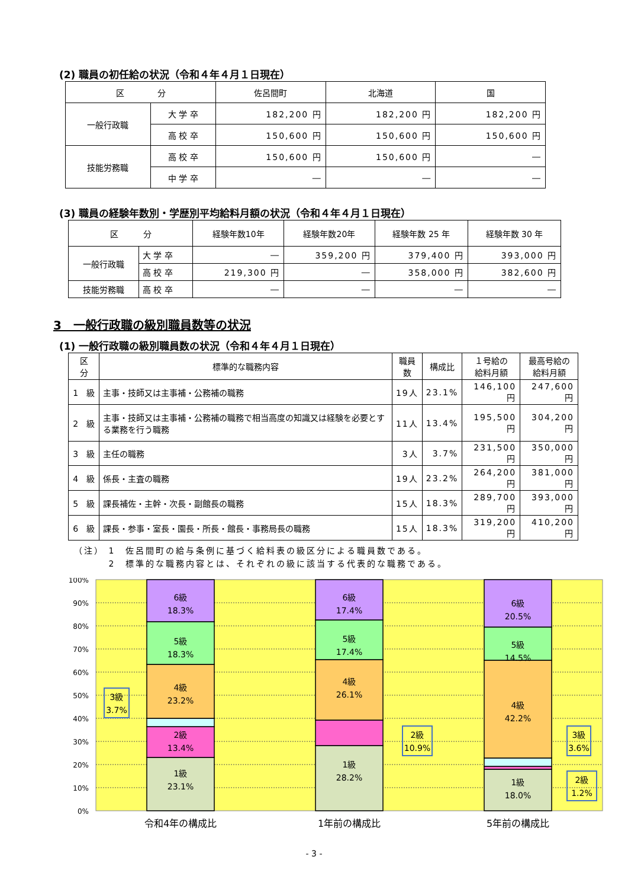(2) 職員の初任給の状況（令和４年４月１日現在）
| 区 分 | | 佐呂間町 | 北海道 | 国 |
| --- | --- | --- | --- | --- |
| 一般行政職 | 大 学 卒 | 182,200 円 | 182,200 円 | 182,200 円 |
| | 高 校 卒 | 150,600 円 | 150,600 円 | 150,600 円 |
| 技能労務職 | 高 校 卒 | 150,600 円 | 150,600 円 | ― |
| | 中 学 卒 | ― | ― | ― |
(3) 職員の経験年数別・学歴別平均給料月額の状況（令和４年４月１日現在）
| 区 分 | | 経験年数10年 | 経験年数20年 | 経験年数 25 年 | 経験年数 30 年 |
| --- | --- | --- | --- | --- | --- |
| 一般行政職 | 大 学 卒 | ― | 359,200 円 | 379,400 円 | 393,000 円 |
| | 高 校 卒 | 219,300 円 | ― | 358,000 円 | 382,600 円 |
| 技能労務職 | 高 校 卒 | ― | ― | ― | ― |
3　一般行政職の級別職員数等の状況
(1) 一般行政職の級別職員数の状況（令和４年４月１日現在）
| 区 分 | 標準的な職務内容 | 職員数 | 構成比 | １号給の 給料月額 | 最高号給の 給料月額 |
| --- | --- | --- | --- | --- | --- |
| 1 級 | 主事・技師又は主事補・公務補の職務 | 19人 | 23.1% | 146,100円 | 247,600円 |
| 2 級 | 主事・技師又は主事補・公務補の職務で相当高度の知識又は経験を必要とする業務を行う職務 | 11人 | 13.4% | 195,500円 | 304,200円 |
| 3 級 | 主任の職務 | 3人 | 3.7% | 231,500円 | 350,000円 |
| 4 級 | 係長・主査の職務 | 19人 | 23.2% | 264,200円 | 381,000円 |
| 5 級 | 課長補佐・主幹・次長・副館長の職務 | 15人 | 18.3% | 289,700円 | 393,000円 |
| 6 級 | 課長・参事・室長・園長・所長・館長・事務局長の職務 | 15人 | 18.3% | 319,200円 | 410,200円 |
（注） 1　佐呂間町の給与条例に基づく給料表の級区分による職員数である。
　　　 2　標準的な職務内容とは、それぞれの級に該当する代表的な職務である。
100%
90%
80%
70%
60%
50%
40%
30%
20%
10%
0%
1級
23.1%
2級
13.4%
4級
23.2%
5級
18.3%
6級
18.3%
1級
28.2%
4級
26.1%
5級
17.4%
6級
17.4%
1級
18.0%
4級
42.2%
5級
14.5%
6級
20.5%
3級
3.7%
2級
10.9%
3級
3.6%
2級
1.2%
令和4年の構成比
1年前の構成比
5年前の構成比
- 3 -